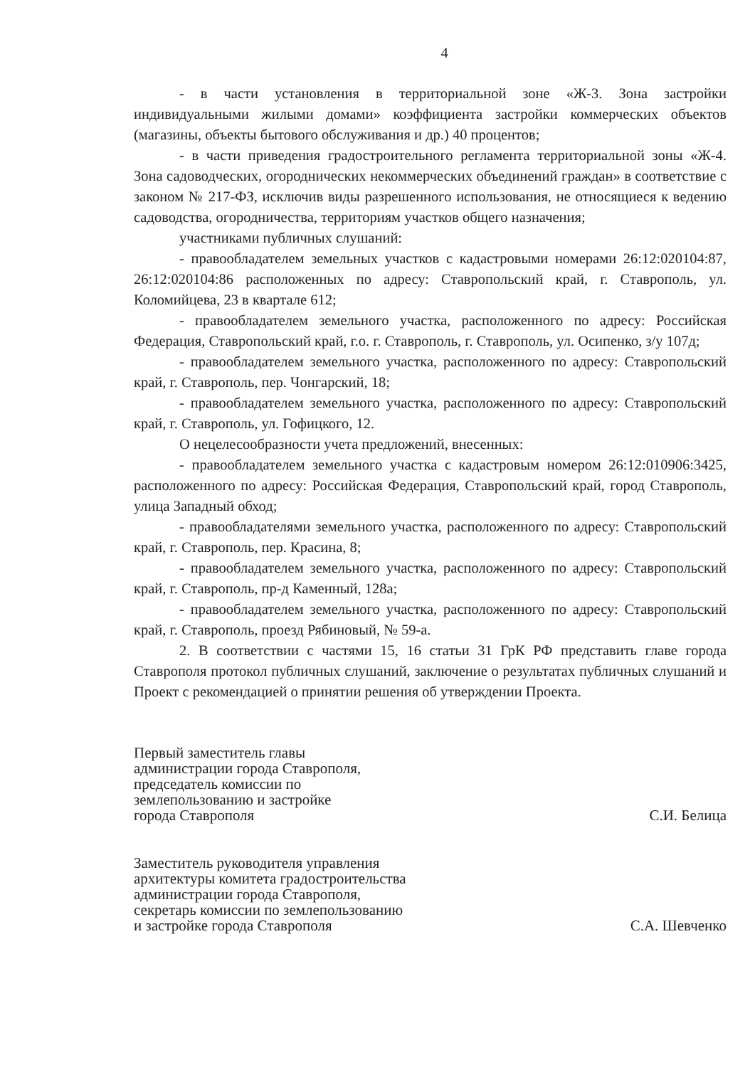4
- в части установления в территориальной зоне «Ж-3. Зона застройки индивидуальными жилыми домами» коэффициента застройки коммерческих объектов (магазины, объекты бытового обслуживания и др.) 40 процентов;
- в части приведения градостроительного регламента территориальной зоны «Ж-4. Зона садоводческих, огороднических некоммерческих объединений граждан» в соответствие с законом № 217-ФЗ, исключив виды разрешенного использования, не относящиеся к ведению садоводства, огородничества, территориям участков общего назначения;
участниками публичных слушаний:
- правообладателем земельных участков с кадастровыми номерами 26:12:020104:87, 26:12:020104:86 расположенных по адресу: Ставропольский край, г. Ставрополь, ул. Коломийцева, 23 в квартале 612;
- правообладателем земельного участка, расположенного по адресу: Российская Федерация, Ставропольский край, г.о. г. Ставрополь, г. Ставрополь, ул. Осипенко, з/у 107д;
- правообладателем земельного участка, расположенного по адресу: Ставропольский край, г. Ставрополь, пер. Чонгарский, 18;
- правообладателем земельного участка, расположенного по адресу: Ставропольский край, г. Ставрополь, ул. Гофицкого, 12.
О нецелесообразности учета предложений, внесенных:
- правообладателем земельного участка с кадастровым номером 26:12:010906:3425, расположенного по адресу: Российская Федерация, Ставропольский край, город Ставрополь, улица Западный обход;
- правообладателями земельного участка, расположенного по адресу: Ставропольский край, г. Ставрополь, пер. Красина, 8;
- правообладателем земельного участка, расположенного по адресу: Ставропольский край, г. Ставрополь, пр-д Каменный, 128а;
- правообладателем земельного участка, расположенного по адресу: Ставропольский край, г. Ставрополь, проезд Рябиновый, № 59-а.
2. В соответствии с частями 15, 16 статьи 31 ГрК РФ представить главе города Ставрополя протокол публичных слушаний, заключение о результатах публичных слушаний и Проект с рекомендацией о принятии решения об утверждении Проекта.
Первый заместитель главы
администрации города Ставрополя,
председатель комиссии по
землепользованию и застройке
города Ставрополя
С.И. Белица
Заместитель руководителя управления
архитектуры комитета градостроительства
администрации города Ставрополя,
секретарь комиссии по землепользованию
и застройке города Ставрополя
С.А. Шевченко